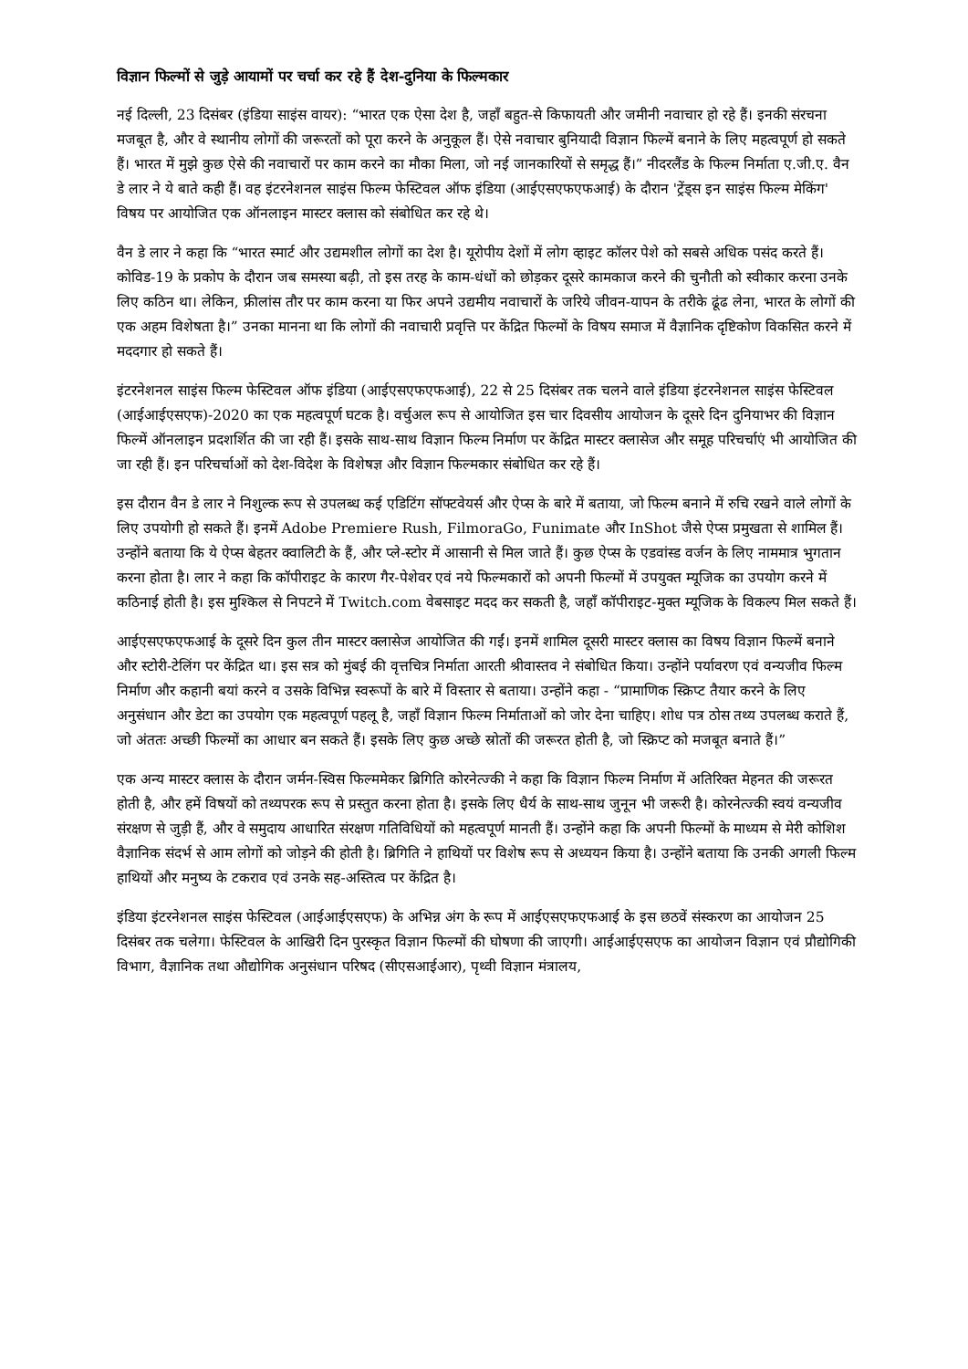विज्ञान फिल्मों से जुड़े आयामों पर चर्चा कर रहे हैं देश-दुनिया के फिल्मकार
नई दिल्ली, 23 दिसंबर (इंडिया साइंस वायर): “भारत एक ऐसा देश है, जहाँ बहुत-से किफायती और जमीनी नवाचार हो रहे हैं। इनकी संरचना मजबूत है, और वे स्थानीय लोगों की जरूरतों को पूरा करने के अनुकूल हैं। ऐसे नवाचार बुनियादी विज्ञान फिल्में बनाने के लिए महत्वपूर्ण हो सकते हैं। भारत में मुझे कुछ ऐसे की नवाचारों पर काम करने का मौका मिला, जो नई जानकारियों से समृद्ध हैं।” नीदरलैंड के फिल्म निर्माता ए.जी.ए. वैन डे लार ने ये बाते कही हैं। वह इंटरनेशनल साइंस फिल्म फेस्टिवल ऑफ इंडिया (आईएसएफएफआई) के दौरान 'ट्रेंड्स इन साइंस फिल्म मेकिंग' विषय पर आयोजित एक ऑनलाइन मास्टर क्लास को संबोधित कर रहे थे।
वैन डे लार ने कहा कि “भारत स्मार्ट और उद्यमशील लोगों का देश है। यूरोपीय देशों में लोग व्हाइट कॉलर पेशे को सबसे अधिक पसंद करते हैं। कोविड-19 के प्रकोप के दौरान जब समस्या बढ़ी, तो इस तरह के काम-धंधों को छोड़कर दूसरे कामकाज करने की चुनौती को स्वीकार करना उनके लिए कठिन था। लेकिन, फ्रीलांस तौर पर काम करना या फिर अपने उद्यमीय नवाचारों के जरिये जीवन-यापन के तरीके ढूंढ लेना, भारत के लोगों की एक अहम विशेषता है।” उनका मानना था कि लोगों की नवाचारी प्रवृत्ति पर केंद्रित फिल्मों के विषय समाज में वैज्ञानिक दृष्टिकोण विकसित करने में मददगार हो सकते हैं।
इंटरनेशनल साइंस फिल्म फेस्टिवल ऑफ इंडिया (आईएसएफएफआई), 22 से 25 दिसंबर तक चलने वाले इंडिया इंटरनेशनल साइंस फेस्टिवल (आईआईएसएफ)-2020 का एक महत्वपूर्ण घटक है। वर्चुअल रूप से आयोजित इस चार दिवसीय आयोजन के दूसरे दिन दुनियाभर की विज्ञान फिल्में ऑनलाइन प्रदशर्शित की जा रही हैं। इसके साथ-साथ विज्ञान फिल्म निर्माण पर केंद्रित मास्टर क्लासेज और समूह परिचर्चाएं भी आयोजित की जा रही हैं। इन परिचर्चाओं को देश-विदेश के विशेषज्ञ और विज्ञान फिल्मकार संबोधित कर रहे हैं।
इस दौरान वैन डे लार ने निशुल्क रूप से उपलब्ध कई एडिटिंग सॉफ्टवेयर्स और ऐप्स के बारे में बताया, जो फिल्म बनाने में रुचि रखने वाले लोगों के लिए उपयोगी हो सकते हैं। इनमें Adobe Premiere Rush, FilmoraGo, Funimate और InShot जैसे ऐप्स प्रमुखता से शामिल हैं। उन्होंने बताया कि ये ऐप्स बेहतर क्वालिटी के हैं, और प्ले-स्टोर में आसानी से मिल जाते हैं। कुछ ऐप्स के एडवांस्ड वर्जन के लिए नाममात्र भुगतान करना होता है। लार ने कहा कि कॉपीराइट के कारण गैर-पेशेवर एवं नये फिल्मकारों को अपनी फिल्मों में उपयुक्त म्यूजिक का उपयोग करने में कठिनाई होती है। इस मुश्किल से निपटने में Twitch.com वेबसाइट मदद कर सकती है, जहाँ कॉपीराइट-मुक्त म्यूजिक के विकल्प मिल सकते हैं।
आईएसएफएफआई के दूसरे दिन कुल तीन मास्टर क्लासेज आयोजित की गईं। इनमें शामिल दूसरी मास्टर क्लास का विषय विज्ञान फिल्में बनाने और स्टोरी-टेलिंग पर केंद्रित था। इस सत्र को मुंबई की वृत्तचित्र निर्माता आरती श्रीवास्तव ने संबोधित किया। उन्होंने पर्यावरण एवं वन्यजीव फिल्म निर्माण और कहानी बयां करने व उसके विभिन्न स्वरूपों के बारे में विस्तार से बताया। उन्होंने कहा - “प्रामाणिक स्क्रिप्ट तैयार करने के लिए अनुसंधान और डेटा का उपयोग एक महत्वपूर्ण पहलू है, जहाँ विज्ञान फिल्म निर्माताओं को जोर देना चाहिए। शोध पत्र ठोस तथ्य उपलब्ध कराते हैं, जो अंततः अच्छी फिल्मों का आधार बन सकते हैं। इसके लिए कुछ अच्छे स्रोतों की जरूरत होती है, जो स्क्रिप्ट को मजबूत बनाते हैं।”
एक अन्य मास्टर क्लास के दौरान जर्मन-स्विस फिल्ममेकर ब्रिगिति कोरनेत्ज्की ने कहा कि विज्ञान फिल्म निर्माण में अतिरिक्त मेहनत की जरूरत होती है, और हमें विषयों को तथ्यपरक रूप से प्रस्तुत करना होता है। इसके लिए धैर्य के साथ-साथ जुनून भी जरूरी है। कोरनेत्ज्की स्वयं वन्यजीव संरक्षण से जुड़ी हैं, और वे समुदाय आधारित संरक्षण गतिविधियों को महत्वपूर्ण मानती हैं। उन्होंने कहा कि अपनी फिल्मों के माध्यम से मेरी कोशिश वैज्ञानिक संदर्भ से आम लोगों को जोड़ने की होती है। ब्रिगिति ने हाथियों पर विशेष रूप से अध्ययन किया है। उन्होंने बताया कि उनकी अगली फिल्म हाथियों और मनुष्य के टकराव एवं उनके सह-अस्तित्व पर केंद्रित है।
इंडिया इंटरनेशनल साइंस फेस्टिवल (आईआईएसएफ) के अभिन्न अंग के रूप में आईएसएफएफआई के इस छठवें संस्करण का आयोजन 25 दिसंबर तक चलेगा। फेस्टिवल के आखिरी दिन पुरस्कृत विज्ञान फिल्मों की घोषणा की जाएगी। आईआईएसएफ का आयोजन विज्ञान एवं प्रौद्योगिकी विभाग, वैज्ञानिक तथा औद्योगिक अनुसंधान परिषद (सीएसआईआर), पृथ्वी विज्ञान मंत्रालय,